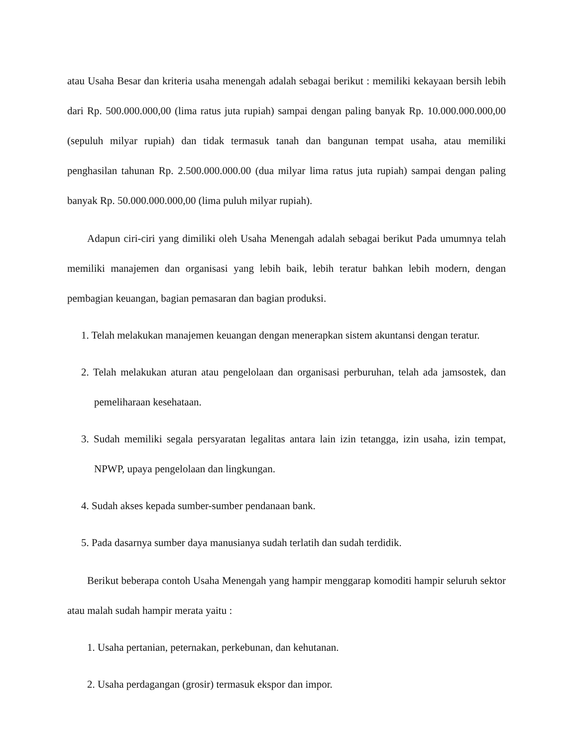atau Usaha Besar dan kriteria usaha menengah adalah sebagai berikut : memiliki kekayaan bersih lebih dari Rp. 500.000.000,00 (lima ratus juta rupiah) sampai dengan paling banyak Rp. 10.000.000.000,00 (sepuluh milyar rupiah) dan tidak termasuk tanah dan bangunan tempat usaha, atau memiliki penghasilan tahunan Rp. 2.500.000.000.00 (dua milyar lima ratus juta rupiah) sampai dengan paling banyak Rp. 50.000.000.000,00 (lima puluh milyar rupiah).
Adapun ciri-ciri yang dimiliki oleh Usaha Menengah adalah sebagai berikut Pada umumnya telah memiliki manajemen dan organisasi yang lebih baik, lebih teratur bahkan lebih modern, dengan pembagian keuangan, bagian pemasaran dan bagian produksi.
1. Telah melakukan manajemen keuangan dengan menerapkan sistem akuntansi dengan teratur.
2. Telah melakukan aturan atau pengelolaan dan organisasi perburuhan, telah ada jamsostek, dan pemeliharaan kesehataan.
3. Sudah memiliki segala persyaratan legalitas antara lain izin tetangga, izin usaha, izin tempat, NPWP, upaya pengelolaan dan lingkungan.
4. Sudah akses kepada sumber-sumber pendanaan bank.
5. Pada dasarnya sumber daya manusianya sudah terlatih dan sudah terdidik.
Berikut beberapa contoh Usaha Menengah yang hampir menggarap komoditi hampir seluruh sektor atau malah sudah hampir merata yaitu :
1. Usaha pertanian, peternakan, perkebunan, dan kehutanan.
2. Usaha perdagangan (grosir) termasuk ekspor dan impor.